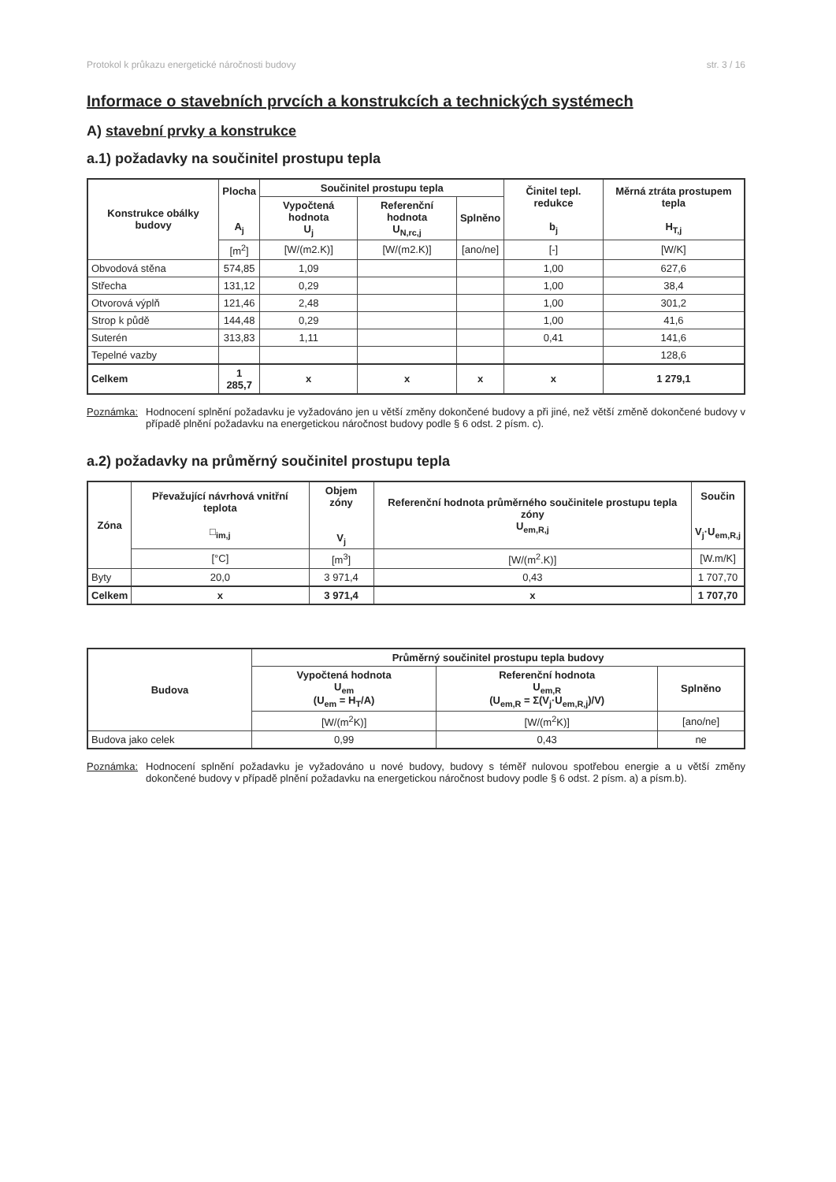Protokol k průkazu energetické náročnosti budovy str. 3 / 16
Informace o stavebních prvcích a konstrukcích a technických systémech
A) stavební prvky a konstrukce
a.1) požadavky na součinitel prostupu tepla
| Konstrukce obálky budovy | Plocha A<sub>j</sub> | Součinitel prostupu tepla | | | Činitel tepl. redukce b<sub>j</sub> | Měrná ztráta prostupem tepla H<sub>T,j</sub> |
| --- | --- | --- | --- | --- | --- | --- |
| | | Vypočtená hodnota U<sub>j</sub> | Referenční hodnota U<sub>N,rc,j</sub> | Splněno | | |
| | [m<sup>2</sup>] | [W/(m2.K)] | [W/(m2.K)] | [ano/ne] | [-] | [W/K] |
| Obvodová stěna | 574,85 | 1,09 | | | 1,00 | 627,6 |
| Střecha | 131,12 | 0,29 | | | 1,00 | 38,4 |
| Otvorová výplň | 121,46 | 2,48 | | | 1,00 | 301,2 |
| Strop k půdě | 144,48 | 0,29 | | | 1,00 | 41,6 |
| Suterén | 313,83 | 1,11 | | | 0,41 | 141,6 |
| Tepelné vazby | | | | | | 128,6 |
| Celkem | 1 285,7 | x | x | x | x | 1 279,1 |
Poznámka: Hodnocení splnění požadavku je vyžadováno jen u větší změny dokončené budovy a při jiné, než větší změně dokončené budovy v případě plnění požadavku na energetickou náročnost budovy podle § 6 odst. 2 písm. c).
a.2) požadavky na průměrný součinitel prostupu tepla
| Zóna | Převažující návrhová vnitřní teplota □<sub>im,j</sub> | Objem zóny V<sub>j</sub> | Referenční hodnota průměrného součinitele prostupu tepla zóny U<sub>em,R,j</sub> | Součin V<sub>j</sub>·U<sub>em,R,j</sub> |
| --- | --- | --- | --- | --- |
| | [°C] | [m<sup>3</sup>] | [W/(m<sup>2</sup>.K)] | [W.m/K] |
| Byty | 20,0 | 3 971,4 | 0,43 | 1 707,70 |
| Celkem | x | 3 971,4 | x | 1 707,70 |
| Budova | Průměrný součinitel prostupu tepla budovy | | |
| --- | --- | --- | --- |
| | Vypočtená hodnota U<sub>em</sub> (U<sub>em</sub> = H<sub>T</sub>/A) | Referenční hodnota U<sub>em,R</sub> (U<sub>em,R</sub> = Σ(V<sub>j</sub>·U<sub>em,R,j</sub>)/V) | Splněno |
| | [W/(m<sup>2</sup>K)] | [W/(m<sup>2</sup>K)] | [ano/ne] |
| Budova jako celek | 0,99 | 0,43 | ne |
Poznámka: Hodnocení splnění požadavku je vyžadováno u nové budovy, budovy s téměř nulovou spotřebou energie a u větší změny dokončené budovy v případě plnění požadavku na energetickou náročnost budovy podle § 6 odst. 2 písm. a) a písm.b).